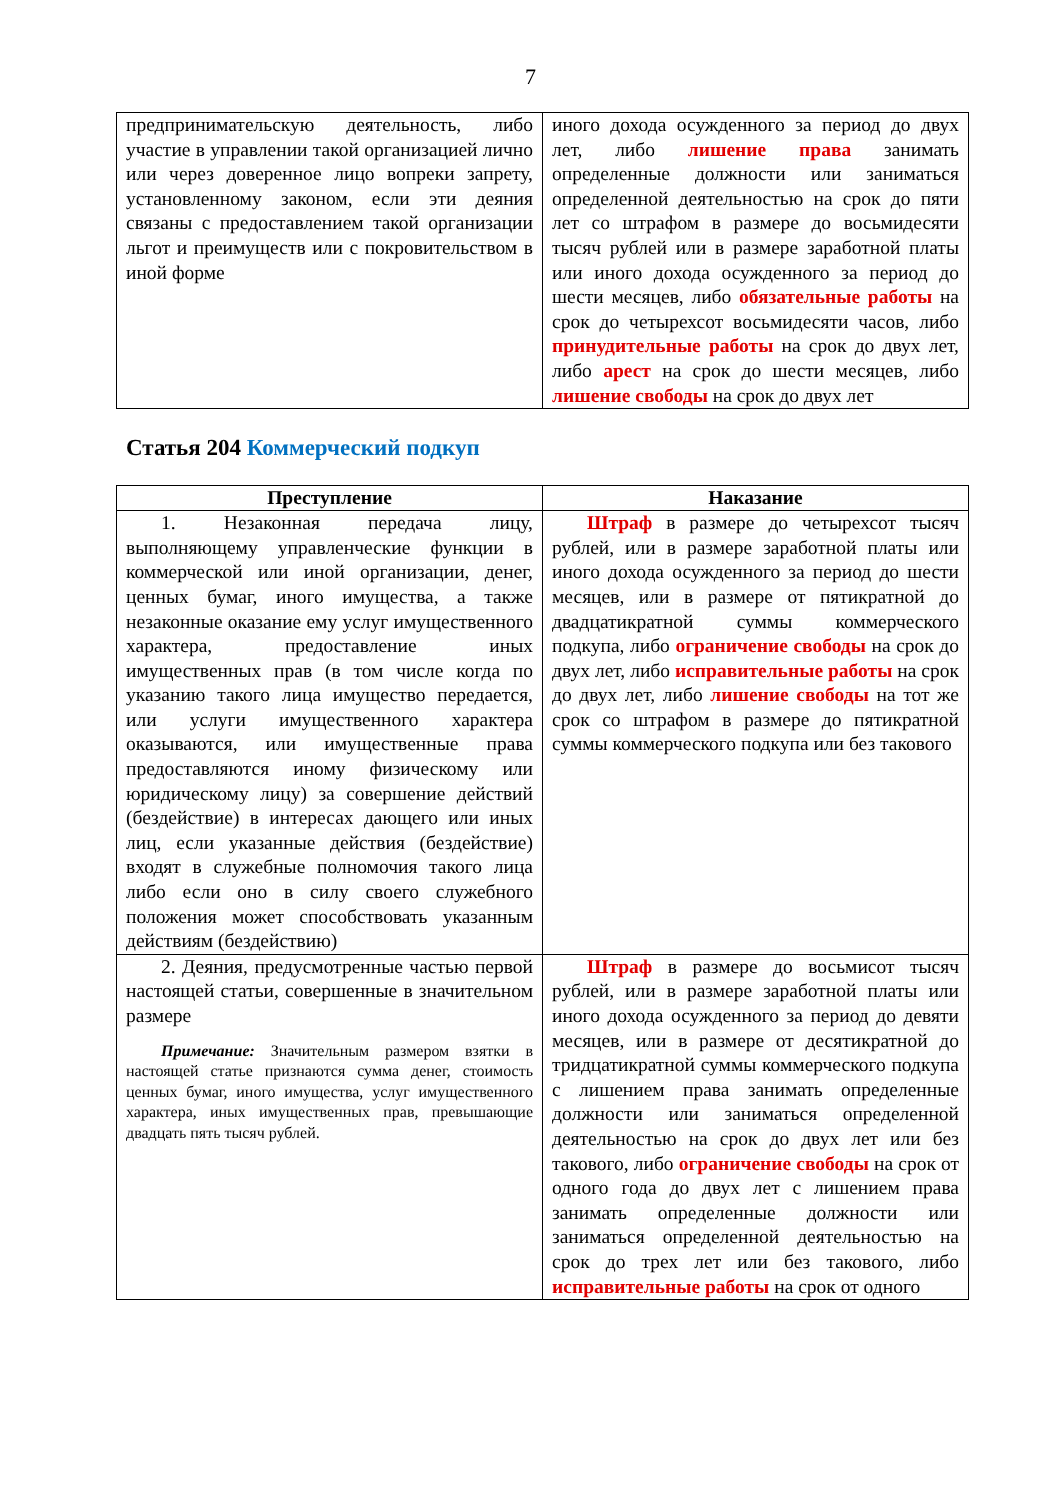7
| предпринимательскую деятельность, либо участие в управлении такой организацией лично или через доверенное лицо вопреки запрету, установленному законом, если эти деяния связаны с предоставлением такой организации льгот и преимуществ или с покровительством в иной форме | иного дохода осужденного за период до двух лет, либо лишение права занимать определенные должности или заниматься определенной деятельностью на срок до пяти лет со штрафом в размере до восьмидесяти тысяч рублей или в размере заработной платы или иного дохода осужденного за период до шести месяцев, либо обязательные работы на срок до четырехсот восьмидесяти часов, либо принудительные работы на срок до двух лет, либо арест на срок до шести месяцев, либо лишение свободы на срок до двух лет |
Статья 204 Коммерческий подкуп
| Преступление | Наказание |
| --- | --- |
| 1. Незаконная передача лицу, выполняющему управленческие функции в коммерческой или иной организации, денег, ценных бумаг, иного имущества, а также незаконные оказание ему услуг имущественного характера, предоставление иных имущественных прав (в том числе когда по указанию такого лица имущество передается, или услуги имущественного характера оказываются, или имущественные права предоставляются иному физическому или юридическому лицу) за совершение действий (бездействие) в интересах дающего или иных лиц, если указанные действия (бездействие) входят в служебные полномочия такого лица либо если оно в силу своего служебного положения может способствовать указанным действиям (бездействию) | Штраф в размере до четырехсот тысяч рублей, или в размере заработной платы или иного дохода осужденного за период до шести месяцев, или в размере от пятикратной до двадцатикратной суммы коммерческого подкупа, либо ограничение свободы на срок до двух лет, либо исправительные работы на срок до двух лет, либо лишение свободы на тот же срок со штрафом в размере до пятикратной суммы коммерческого подкупа или без такового |
| 2. Деяния, предусмотренные частью первой настоящей статьи, совершенные в значительном размере Примечание: Значительным размером взятки в настоящей статье признаются сумма денег, стоимость ценных бумаг, иного имущества, услуг имущественного характера, иных имущественных прав, превышающие двадцать пять тысяч рублей. | Штраф в размере до восьмисот тысяч рублей, или в размере заработной платы или иного дохода осужденного за период до девяти месяцев, или в размере от десятикратной до тридцатикратной суммы коммерческого подкупа с лишением права занимать определенные должности или заниматься определенной деятельностью на срок до двух лет или без такового, либо ограничение свободы на срок от одного года до двух лет с лишением права занимать определенные должности или заниматься определенной деятельностью на срок до трех лет или без такового, либо исправительные работы на срок от одного |